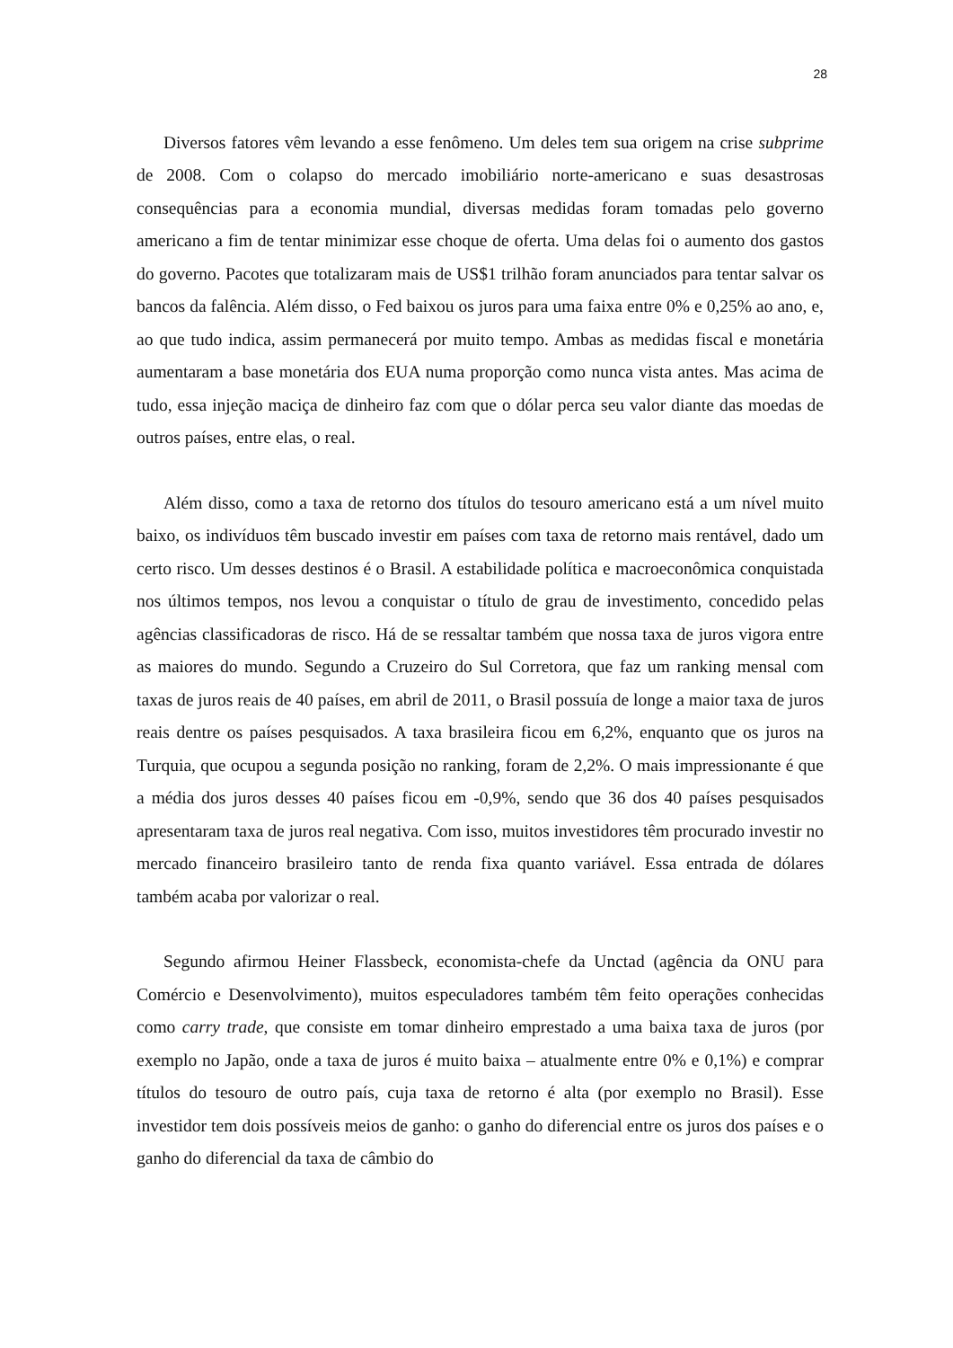28
Diversos fatores vêm levando a esse fenômeno. Um deles tem sua origem na crise subprime de 2008. Com o colapso do mercado imobiliário norte-americano e suas desastrosas consequências para a economia mundial, diversas medidas foram tomadas pelo governo americano a fim de tentar minimizar esse choque de oferta. Uma delas foi o aumento dos gastos do governo. Pacotes que totalizaram mais de US$1 trilhão foram anunciados para tentar salvar os bancos da falência. Além disso, o Fed baixou os juros para uma faixa entre 0% e 0,25% ao ano, e, ao que tudo indica, assim permanecerá por muito tempo. Ambas as medidas fiscal e monetária aumentaram a base monetária dos EUA numa proporção como nunca vista antes. Mas acima de tudo, essa injeção maciça de dinheiro faz com que o dólar perca seu valor diante das moedas de outros países, entre elas, o real.
Além disso, como a taxa de retorno dos títulos do tesouro americano está a um nível muito baixo, os indivíduos têm buscado investir em países com taxa de retorno mais rentável, dado um certo risco. Um desses destinos é o Brasil. A estabilidade política e macroeconômica conquistada nos últimos tempos, nos levou a conquistar o título de grau de investimento, concedido pelas agências classificadoras de risco. Há de se ressaltar também que nossa taxa de juros vigora entre as maiores do mundo. Segundo a Cruzeiro do Sul Corretora, que faz um ranking mensal com taxas de juros reais de 40 países, em abril de 2011, o Brasil possuía de longe a maior taxa de juros reais dentre os países pesquisados. A taxa brasileira ficou em 6,2%, enquanto que os juros na Turquia, que ocupou a segunda posição no ranking, foram de 2,2%. O mais impressionante é que a média dos juros desses 40 países ficou em -0,9%, sendo que 36 dos 40 países pesquisados apresentaram taxa de juros real negativa. Com isso, muitos investidores têm procurado investir no mercado financeiro brasileiro tanto de renda fixa quanto variável. Essa entrada de dólares também acaba por valorizar o real.
Segundo afirmou Heiner Flassbeck, economista-chefe da Unctad (agência da ONU para Comércio e Desenvolvimento), muitos especuladores também têm feito operações conhecidas como carry trade, que consiste em tomar dinheiro emprestado a uma baixa taxa de juros (por exemplo no Japão, onde a taxa de juros é muito baixa – atualmente entre 0% e 0,1%) e comprar títulos do tesouro de outro país, cuja taxa de retorno é alta (por exemplo no Brasil). Esse investidor tem dois possíveis meios de ganho: o ganho do diferencial entre os juros dos países e o ganho do diferencial da taxa de câmbio do